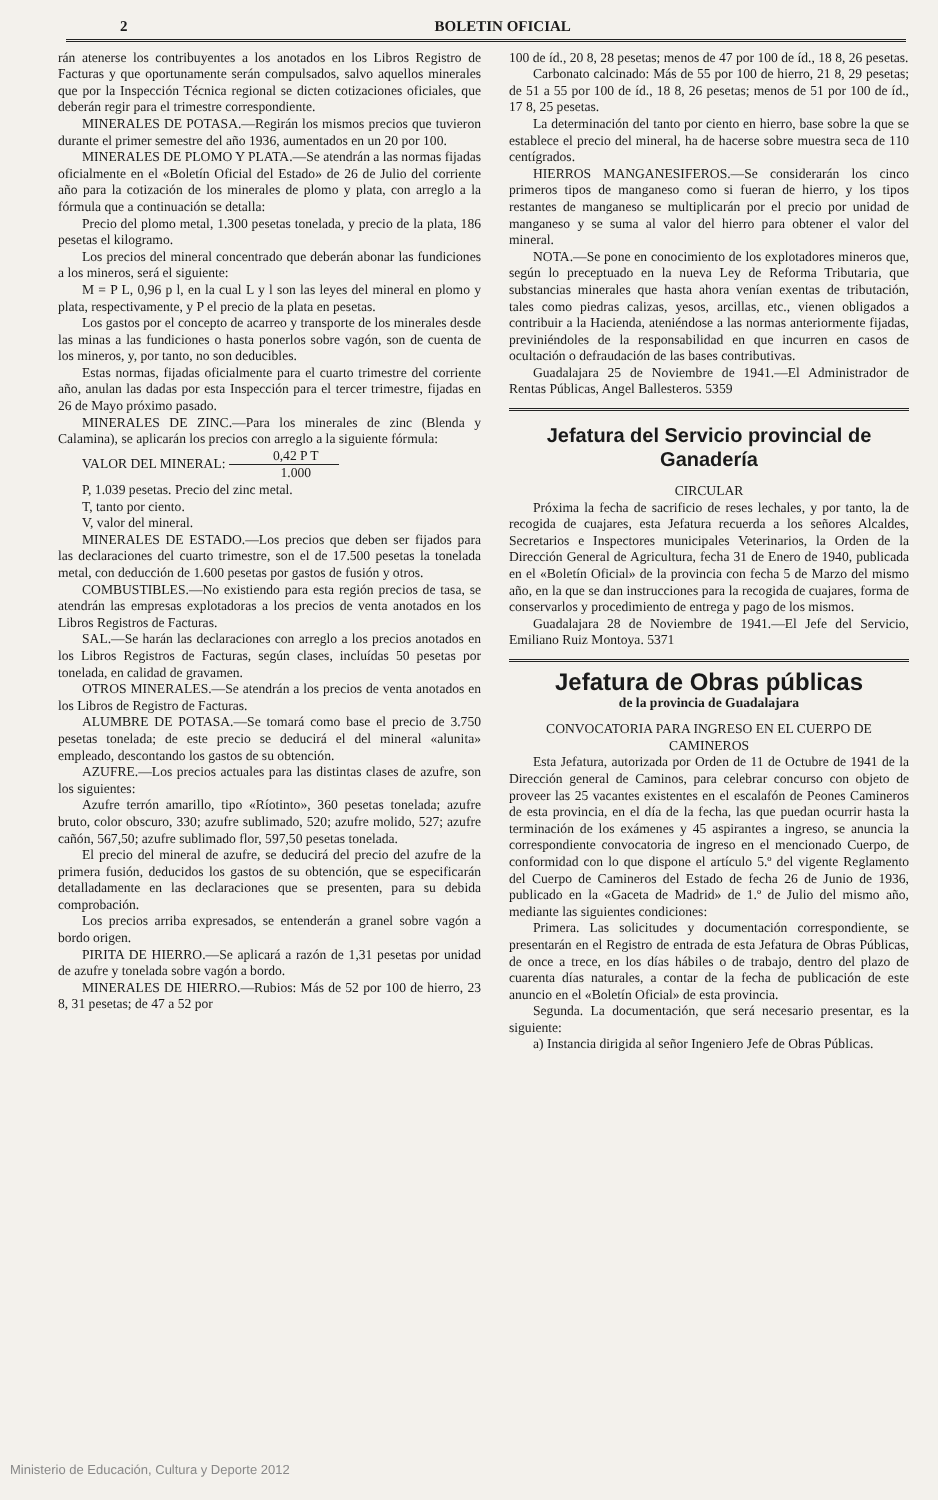2 BOLETIN OFICIAL
rán atenerse los contribuyentes a los anotados en los Libros Registro de Facturas y que oportunamente serán compulsados, salvo aquellos minerales que por la Inspección Técnica regional se dicten cotizaciones oficiales, que deberán regir para el trimestre correspondiente.
MINERALES DE POTASA.—Regirán los mismos precios que tuvieron durante el primer semestre del año 1936, aumentados en un 20 por 100.
MINERALES DE PLOMO Y PLATA.—Se atendrán a las normas fijadas oficialmente en el «Boletín Oficial del Estado» de 26 de Julio del corriente año para la cotización de los minerales de plomo y plata, con arreglo a la fórmula que a continuación se detalla:
Precio del plomo metal, 1.300 pesetas tonelada, y precio de la plata, 186 pesetas el kilogramo.
Los precios del mineral concentrado que deberán abonar las fundiciones a los mineros, será el siguiente:
M = P L, 0,96 p l, en la cual L y l son las leyes del mineral en plomo y plata, respectivamente, y P el precio de la plata en pesetas.
Los gastos por el concepto de acarreo y transporte de los minerales desde las minas a las fundiciones o hasta ponerlos sobre vagón, son de cuenta de los mineros, y, por tanto, no son deducibles.
Estas normas, fijadas oficialmente para el cuarto trimestre del corriente año, anulan las dadas por esta Inspección para el tercer trimestre, fijadas en 26 de Mayo próximo pasado.
MINERALES DE ZINC.—Para los minerales de zinc (Blenda y Calamina), se aplicarán los precios con arreglo a la siguiente fórmula:
VALOR DEL MINERAL: 0,42 P T 1.000
P, 1.039 pesetas. Precio del zinc metal.
T, tanto por ciento.
V, valor del mineral.
MINERALES DE ESTADO.—Los precios que deben ser fijados para las declaraciones del cuarto trimestre, son el de 17.500 pesetas la tonelada metal, con deducción de 1.600 pesetas por gastos de fusión y otros.
COMBUSTIBLES.—No existiendo para esta región precios de tasa, se atendrán las empresas explotadoras a los precios de venta anotados en los Libros Registros de Facturas.
SAL.—Se harán las declaraciones con arreglo a los precios anotados en los Libros Registros de Facturas, según clases, incluídas 50 pesetas por tonelada, en calidad de gravamen.
OTROS MINERALES.—Se atendrán a los precios de venta anotados en los Libros de Registro de Facturas.
ALUMBRE DE POTASA.—Se tomará como base el precio de 3.750 pesetas tonelada; de este precio se deducirá el del mineral «alunita» empleado, descontando los gastos de su obtención.
AZUFRE.—Los precios actuales para las distintas clases de azufre, son los siguientes:
Azufre terrón amarillo, tipo «Ríotinto», 360 pesetas tonelada; azufre bruto, color obscuro, 330; azufre sublimado, 520; azufre molido, 527; azufre cañón, 567,50; azufre sublimado flor, 597,50 pesetas tonelada.
El precio del mineral de azufre, se deducirá del precio del azufre de la primera fusión, deducidos los gastos de su obtención, que se especificarán detalladamente en las declaraciones que se presenten, para su debida comprobación.
Los precios arriba expresados, se entenderán a granel sobre vagón a bordo origen.
PIRITA DE HIERRO.—Se aplicará a razón de 1,31 pesetas por unidad de azufre y tonelada sobre vagón a bordo.
MINERALES DE HIERRO.—Rubios: Más de 52 por 100 de hierro, 23 8, 31 pesetas; de 47 a 52 por
100 de íd., 20 8, 28 pesetas; menos de 47 por 100 de íd., 18 8, 26 pesetas.
Carbonato calcinado: Más de 55 por 100 de hierro, 21 8, 29 pesetas; de 51 a 55 por 100 de íd., 18 8, 26 pesetas; menos de 51 por 100 de íd., 17 8, 25 pesetas.
La determinación del tanto por ciento en hierro, base sobre la que se establece el precio del mineral, ha de hacerse sobre muestra seca de 110 centígrados.
HIERROS MANGANESIFEROS.—Se considerarán los cinco primeros tipos de manganeso como si fueran de hierro, y los tipos restantes de manganeso se multiplicarán por el precio por unidad de manganeso y se suma al valor del hierro para obtener el valor del mineral.
NOTA.—Se pone en conocimiento de los explotadores mineros que, según lo preceptuado en la nueva Ley de Reforma Tributaria, que substancias minerales que hasta ahora venían exentas de tributación, tales como piedras calizas, yesos, arcillas, etc., vienen obligados a contribuir a la Hacienda, ateniéndose a las normas anteriormente fijadas, previniéndoles de la responsabilidad en que incurren en casos de ocultación o defraudación de las bases contributivas.
Guadalajara 25 de Noviembre de 1941.—El Administrador de Rentas Públicas, Angel Ballesteros. 5359
Jefatura del Servicio provincial de Ganadería
CIRCULAR
Próxima la fecha de sacrificio de reses lechales, y por tanto, la de recogida de cuajares, esta Jefatura recuerda a los señores Alcaldes, Secretarios e Inspectores municipales Veterinarios, la Orden de la Dirección General de Agricultura, fecha 31 de Enero de 1940, publicada en el «Boletín Oficial» de la provincia con fecha 5 de Marzo del mismo año, en la que se dan instrucciones para la recogida de cuajares, forma de conservarlos y procedimiento de entrega y pago de los mismos.
Guadalajara 28 de Noviembre de 1941.—El Jefe del Servicio, Emiliano Ruiz Montoya. 5371
Jefatura de Obras públicas
de la provincia de Guadalajara
CONVOCATORIA PARA INGRESO EN EL CUERPO DE CAMINEROS
Esta Jefatura, autorizada por Orden de 11 de Octubre de 1941 de la Dirección general de Caminos, para celebrar concurso con objeto de proveer las 25 vacantes existentes en el escalafón de Peones Camineros de esta provincia, en el día de la fecha, las que puedan ocurrir hasta la terminación de los exámenes y 45 aspirantes a ingreso, se anuncia la correspondiente convocatoria de ingreso en el mencionado Cuerpo, de conformidad con lo que dispone el artículo 5.º del vigente Reglamento del Cuerpo de Camineros del Estado de fecha 26 de Junio de 1936, publicado en la «Gaceta de Madrid» de 1.º de Julio del mismo año, mediante las siguientes condiciones:
Primera. Las solicitudes y documentación correspondiente, se presentarán en el Registro de entrada de esta Jefatura de Obras Públicas, de once a trece, en los días hábiles o de trabajo, dentro del plazo de cuarenta días naturales, a contar de la fecha de publicación de este anuncio en el «Boletín Oficial» de esta provincia.
Segunda. La documentación, que será necesario presentar, es la siguiente:
a) Instancia dirigida al señor Ingeniero Jefe de Obras Públicas.
Ministerio de Educación, Cultura y Deporte 2012